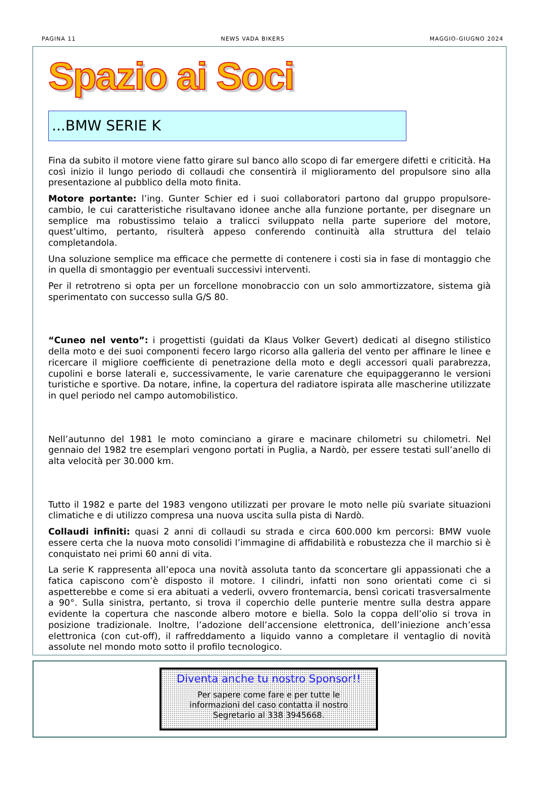PAGINA 11 NEWS VADA BIKERS MAGGIO-GIUGNO 2024
Spazio ai Soci
...BMW SERIE K
Fina da subito il motore viene fatto girare sul banco allo scopo di far emergere difetti e criticità. Ha così inizio il lungo periodo di collaudi che consentirà il miglioramento del propulsore sino alla presentazione al pubblico della moto finita.
Motore portante: l’ing. Gunter Schier ed i suoi collaboratori partono dal gruppo propulsore-cambio, le cui caratteristiche risultavano idonee anche alla funzione portante, per disegnare un semplice ma robustissimo telaio a tralicci sviluppato nella parte superiore del motore, quest’ultimo, pertanto, risulterà appeso conferendo continuità alla struttura del telaio completandola.
Una soluzione semplice ma efficace che permette di contenere i costi sia in fase di montaggio che in quella di smontaggio per eventuali successivi interventi.
Per il retrotreno si opta per un forcellone monobraccio con un solo ammortizzatore, sistema già sperimentato con successo sulla G/S 80.
“Cuneo nel vento”: i progettisti (guidati da Klaus Volker Gevert) dedicati al disegno stilistico della moto e dei suoi componenti fecero largo ricorso alla galleria del vento per affinare le linee e ricercare il migliore coefficiente di penetrazione della moto e degli accessori quali parabrezza, cupolini e borse laterali e, successivamente, le varie carenature che equipaggeranno le versioni turistiche e sportive. Da notare, infine, la copertura del radiatore ispirata alle mascherine utilizzate in quel periodo nel campo automobilistico.
Nell’autunno del 1981 le moto cominciano a girare e macinare chilometri su chilometri. Nel gennaio del 1982 tre esemplari vengono portati in Puglia, a Nardò, per essere testati sull’anello di alta velocità per 30.000 km.
Tutto il 1982 e parte del 1983 vengono utilizzati per provare le moto nelle più svariate situazioni climatiche e di utilizzo compresa una nuova uscita sulla pista di Nardò.
Collaudi infiniti: quasi 2 anni di collaudi su strada e circa 600.000 km percorsi: BMW vuole essere certa che la nuova moto consolidi l’immagine di affidabilità e robustezza che il marchio si è conquistato nei primi 60 anni di vita.
La serie K rappresenta all’epoca una novità assoluta tanto da sconcertare gli appassionati che a fatica capiscono com’è disposto il motore. I cilindri, infatti non sono orientati come ci si aspetterebbe e come si era abituati a vederli, ovvero frontemarcia, bensì coricati trasversalmente a 90°. Sulla sinistra, pertanto, si trova il coperchio delle punterie mentre sulla destra appare evidente la copertura che nasconde albero motore e biella. Solo la coppa dell’olio si trova in posizione tradizionale. Inoltre, l’adozione dell’accensione elettronica, dell’iniezione anch’essa elettronica (con cut-off), il raffreddamento a liquido vanno a completare il ventaglio di novità assolute nel mondo moto sotto il profilo tecnologico.
Diventa anche tu nostro Sponsor!!
Per sapere come fare e per tutte le
informazioni del caso contatta il nostro
Segretario al 338 3945668.